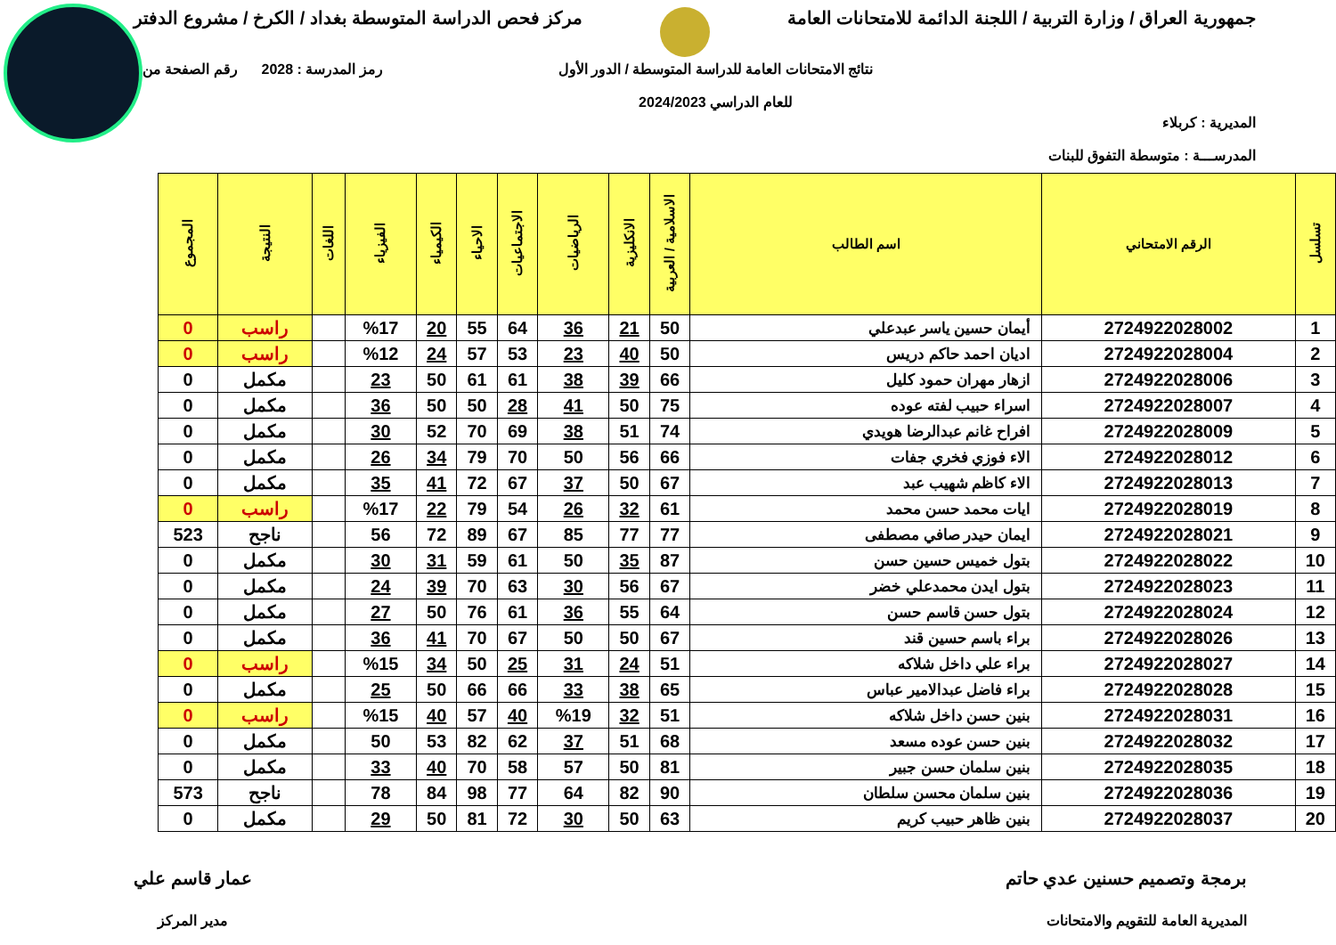جمهورية العراق / وزارة التربية / اللجنة الدائمة للامتحانات العامة
مركز فحص الدراسة المتوسطة بغداد / الكرخ / مشروع الدفتر
المديرية : كربلاء
المدرســـة : متوسطة التفوق للبنات
نتائج الامتحانات العامة للدراسة المتوسطة / الدور الأول
للعام الدراسي 2024/2023
رمز المدرسة : 2028 رقم الصفحة من
| تسلسل | الرقم الامتحاني | اسم الطالب | الاسلامية / العربية | الانكليزية | الرياضيات | الاجتماعيات | الاحياء | الكيمياء | الفيزياء | اللغات | النتيجة | المجموع |
| --- | --- | --- | --- | --- | --- | --- | --- | --- | --- | --- | --- | --- |
| 1 | 2724922028002 | أيمان حسين ياسر عبدعلي | 50 | 21 | 36 | 64 | 55 | 20 | %17 | | راسب | 0 |
| 2 | 2724922028004 | اديان احمد حاكم دريس | 50 | 40 | 23 | 53 | 57 | 24 | %12 | | راسب | 0 |
| 3 | 2724922028006 | ازهار مهران حمود كليل | 66 | 39 | 38 | 61 | 61 | 50 | 23 | | مكمل | 0 |
| 4 | 2724922028007 | اسراء حبيب لفته عوده | 75 | 50 | 41 | 28 | 50 | 50 | 36 | | مكمل | 0 |
| 5 | 2724922028009 | افراح غانم عبدالرضا هويدي | 74 | 51 | 38 | 69 | 70 | 52 | 30 | | مكمل | 0 |
| 6 | 2724922028012 | الاء فوزي فخري جفات | 66 | 56 | 50 | 70 | 79 | 34 | 26 | | مكمل | 0 |
| 7 | 2724922028013 | الاء كاظم شهيب عبد | 67 | 50 | 37 | 67 | 72 | 41 | 35 | | مكمل | 0 |
| 8 | 2724922028019 | ايات محمد حسن محمد | 61 | 32 | 26 | 54 | 79 | 22 | %17 | | راسب | 0 |
| 9 | 2724922028021 | ايمان حيدر صافي مصطفى | 77 | 77 | 85 | 67 | 89 | 72 | 56 | | ناجح | 523 |
| 10 | 2724922028022 | بتول خميس حسين حسن | 87 | 35 | 50 | 61 | 59 | 31 | 30 | | مكمل | 0 |
| 11 | 2724922028023 | بتول ايدن محمدعلي خضر | 67 | 56 | 30 | 63 | 70 | 39 | 24 | | مكمل | 0 |
| 12 | 2724922028024 | بتول حسن قاسم حسن | 64 | 55 | 36 | 61 | 76 | 50 | 27 | | مكمل | 0 |
| 13 | 2724922028026 | براء باسم حسين قند | 67 | 50 | 50 | 67 | 70 | 41 | 36 | | مكمل | 0 |
| 14 | 2724922028027 | براء علي داخل شلاكه | 51 | 24 | 31 | 25 | 50 | 34 | %15 | | راسب | 0 |
| 15 | 2724922028028 | براء فاضل عبدالامير عباس | 65 | 38 | 33 | 66 | 66 | 50 | 25 | | مكمل | 0 |
| 16 | 2724922028031 | بنين حسن داخل شلاكه | 51 | 32 | %19 | 40 | 57 | 40 | %15 | | راسب | 0 |
| 17 | 2724922028032 | بنين حسن عوده مسعد | 68 | 51 | 37 | 62 | 82 | 53 | 50 | | مكمل | 0 |
| 18 | 2724922028035 | بنين سلمان حسن جبير | 81 | 50 | 57 | 58 | 70 | 40 | 33 | | مكمل | 0 |
| 19 | 2724922028036 | بنين سلمان محسن سلطان | 90 | 82 | 64 | 77 | 98 | 84 | 78 | | ناجح | 573 |
| 20 | 2724922028037 | بنين ظاهر حبيب كريم | 63 | 50 | 30 | 72 | 81 | 50 | 29 | | مكمل | 0 |
برمجة وتصميم حسنين عدي حاتم
المديرية العامة للتقويم والامتحانات
عمار قاسم علي
مدير المركز